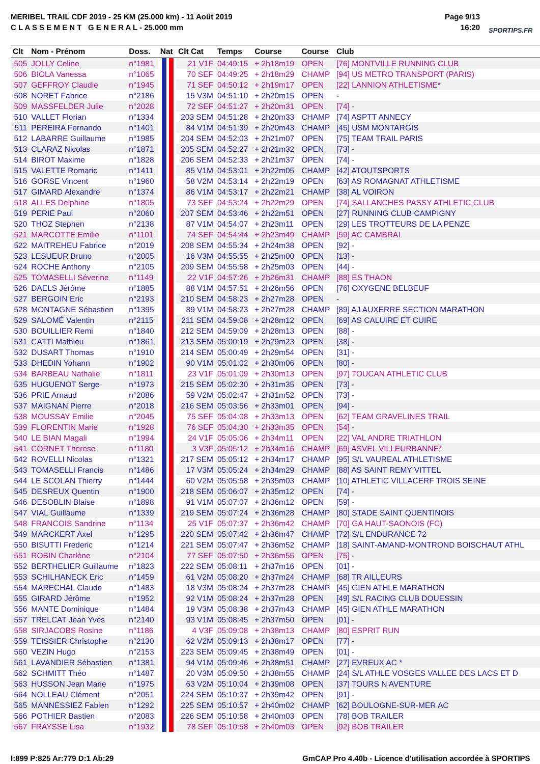MERIBEL TRAIL CDF 2019 - 25 KM (25.000 km) - 11 Août 2019
C L A S S E M E N T G E N E R A L - 25.000 mm
Page 9/13
16:20
SPORTIPS.FR
| Clt | Nom - Prénom | Doss. | Nat | Clt Cat | Temps | Course | Course | Club |
| --- | --- | --- | --- | --- | --- | --- | --- | --- |
| 505 | JOLLY Celine | n°1981 | | 21 V1F | 04:49:15 | + 2h18m19 | OPEN | [76] MONTVILLE RUNNING CLUB |
| 506 | BIOLA Vanessa | n°1065 | | 70 SEF | 04:49:25 | + 2h18m29 | CHAMP | [94] US METRO TRANSPORT (PARIS) |
| 507 | GEFFROY Claudie | n°1945 | | 71 SEF | 04:50:12 | + 2h19m17 | OPEN | [22] LANNION ATHLETISME* |
| 508 | NORET Fabrice | n°2186 | | 15 V3M | 04:51:10 | + 2h20m15 | OPEN | - |
| 509 | MASSFELDER Julie | n°2028 | | 72 SEF | 04:51:27 | + 2h20m31 | OPEN | [74] - |
| 510 | VALLET Florian | n°1334 | | 203 SEM | 04:51:28 | + 2h20m33 | CHAMP | [74] ASPTT ANNECY |
| 511 | PEREIRA Fernando | n°1401 | | 84 V1M | 04:51:39 | + 2h20m43 | CHAMP | [45] USM MONTARGIS |
| 512 | LABARRE Guillaume | n°1985 | | 204 SEM | 04:52:03 | + 2h21m07 | OPEN | [75] TEAM TRAIL PARIS |
| 513 | CLARAZ Nicolas | n°1871 | | 205 SEM | 04:52:27 | + 2h21m32 | OPEN | [73] - |
| 514 | BIROT Maxime | n°1828 | | 206 SEM | 04:52:33 | + 2h21m37 | OPEN | [74] - |
| 515 | VALETTE Romaric | n°1411 | | 85 V1M | 04:53:01 | + 2h22m05 | CHAMP | [42] ATOUTSPORTS |
| 516 | GORSE Vincent | n°1960 | | 58 V2M | 04:53:14 | + 2h22m19 | OPEN | [63] AS ROMAGNAT ATHLETISME |
| 517 | GIMARD Alexandre | n°1374 | | 86 V1M | 04:53:17 | + 2h22m21 | CHAMP | [38] AL VOIRON |
| 518 | ALLES Delphine | n°1805 | | 73 SEF | 04:53:24 | + 2h22m29 | OPEN | [74] SALLANCHES PASSY ATHLETIC CLUB |
| 519 | PERIE Paul | n°2060 | | 207 SEM | 04:53:46 | + 2h22m51 | OPEN | [27] RUNNING CLUB CAMPIGNY |
| 520 | THOZ Stephen | n°2138 | | 87 V1M | 04:54:07 | + 2h23m11 | OPEN | [29] LES TROTTEURS DE LA PENZE |
| 521 | MARCOTTE Emilie | n°1101 | | 74 SEF | 04:54:44 | + 2h23m49 | CHAMP | [59] AC CAMBRAI |
| 522 | MAITREHEU Fabrice | n°2019 | | 208 SEM | 04:55:34 | + 2h24m38 | OPEN | [92] - |
| 523 | LESUEUR Bruno | n°2005 | | 16 V3M | 04:55:55 | + 2h25m00 | OPEN | [13] - |
| 524 | ROCHE Anthony | n°2105 | | 209 SEM | 04:55:58 | + 2h25m03 | OPEN | [44] - |
| 525 | TOMASELLI Séverine | n°1149 | | 22 V1F | 04:57:26 | + 2h26m31 | CHAMP | [88] ES THAON |
| 526 | DAELS Jérôme | n°1885 | | 88 V1M | 04:57:51 | + 2h26m56 | OPEN | [76] OXYGENE BELBEUF |
| 527 | BERGOIN Eric | n°2193 | | 210 SEM | 04:58:23 | + 2h27m28 | OPEN | - |
| 528 | MONTAGNE Sébastien | n°1395 | | 89 V1M | 04:58:23 | + 2h27m28 | CHAMP | [89] AJ AUXERRE SECTION MARATHON |
| 529 | SALOMÉ Valentin | n°2115 | | 211 SEM | 04:59:08 | + 2h28m12 | OPEN | [69] AS CALUIRE ET CUIRE |
| 530 | BOUILLIER Remi | n°1840 | | 212 SEM | 04:59:09 | + 2h28m13 | OPEN | [88] - |
| 531 | CATTI Mathieu | n°1861 | | 213 SEM | 05:00:19 | + 2h29m23 | OPEN | [38] - |
| 532 | DUSART Thomas | n°1910 | | 214 SEM | 05:00:49 | + 2h29m54 | OPEN | [31] - |
| 533 | DHEDIN Yohann | n°1902 | | 90 V1M | 05:01:02 | + 2h30m06 | OPEN | [80] - |
| 534 | BARBEAU Nathalie | n°1811 | | 23 V1F | 05:01:09 | + 2h30m13 | OPEN | [97] TOUCAN ATHLETIC CLUB |
| 535 | HUGUENOT Serge | n°1973 | | 215 SEM | 05:02:30 | + 2h31m35 | OPEN | [73] - |
| 536 | PRIE Arnaud | n°2086 | | 59 V2M | 05:02:47 | + 2h31m52 | OPEN | [73] - |
| 537 | MAIGNAN Pierre | n°2018 | | 216 SEM | 05:03:56 | + 2h33m01 | OPEN | [94] - |
| 538 | MOUSSAY Emilie | n°2045 | | 75 SEF | 05:04:08 | + 2h33m13 | OPEN | [62] TEAM GRAVELINES TRAIL |
| 539 | FLORENTIN Marie | n°1928 | | 76 SEF | 05:04:30 | + 2h33m35 | OPEN | [54] - |
| 540 | LE BIAN Magali | n°1994 | | 24 V1F | 05:05:06 | + 2h34m11 | OPEN | [22] VAL ANDRE TRIATHLON |
| 541 | CORNET Therese | n°1180 | | 3 V3F | 05:05:12 | + 2h34m16 | CHAMP | [69] ASVEL VILLEURBANNE* |
| 542 | ROVELLI Nicolas | n°1321 | | 217 SEM | 05:05:12 | + 2h34m17 | CHAMP | [95] S/L VAUREAL ATHLETISME |
| 543 | TOMASELLI Francis | n°1486 | | 17 V3M | 05:05:24 | + 2h34m29 | CHAMP | [88] AS SAINT REMY VITTEL |
| 544 | LE SCOLAN Thierry | n°1444 | | 60 V2M | 05:05:58 | + 2h35m03 | CHAMP | [10] ATHLETIC VILLACERF TROIS SEINE |
| 545 | DESREUX Quentin | n°1900 | | 218 SEM | 05:06:07 | + 2h35m12 | OPEN | [74] - |
| 546 | DESOBLIN Blaise | n°1898 | | 91 V1M | 05:07:07 | + 2h36m12 | OPEN | [59] - |
| 547 | VIAL Guillaume | n°1339 | | 219 SEM | 05:07:24 | + 2h36m28 | CHAMP | [80] STADE SAINT QUENTINOIS |
| 548 | FRANCOIS Sandrine | n°1134 | | 25 V1F | 05:07:37 | + 2h36m42 | CHAMP | [70] GA HAUT-SAONOIS (FC) |
| 549 | MARCKERT Axel | n°1295 | | 220 SEM | 05:07:42 | + 2h36m47 | CHAMP | [72] S/L ENDURANCE 72 |
| 550 | BISUTTI Frederic | n°1214 | | 221 SEM | 05:07:47 | + 2h36m52 | CHAMP | [18] SAINT-AMAND-MONTROND BOISCHAUT ATHL |
| 551 | ROBIN Charlène | n°2104 | | 77 SEF | 05:07:50 | + 2h36m55 | OPEN | [75] - |
| 552 | BERTHELIER Guillaume | n°1823 | | 222 SEM | 05:08:11 | + 2h37m16 | OPEN | [01] - |
| 553 | SCHILHANECK Eric | n°1459 | | 61 V2M | 05:08:20 | + 2h37m24 | CHAMP | [68] TR AILLEURS |
| 554 | MARECHAL Claude | n°1483 | | 18 V3M | 05:08:24 | + 2h37m28 | CHAMP | [45] GIEN ATHLE MARATHON |
| 555 | GIRARD Jérôme | n°1952 | | 92 V1M | 05:08:24 | + 2h37m28 | OPEN | [49] S/L RACING CLUB DOUESSIN |
| 556 | MANTE Dominique | n°1484 | | 19 V3M | 05:08:38 | + 2h37m43 | CHAMP | [45] GIEN ATHLE MARATHON |
| 557 | TRELCAT Jean Yves | n°2140 | | 93 V1M | 05:08:45 | + 2h37m50 | OPEN | [01] - |
| 558 | SIRJACOBS Rosine | n°1186 | | 4 V3F | 05:09:08 | + 2h38m13 | CHAMP | [80] ESPRIT RUN |
| 559 | TEISSIER Christophe | n°2130 | | 62 V2M | 05:09:13 | + 2h38m17 | OPEN | [77] - |
| 560 | VEZIN Hugo | n°2153 | | 223 SEM | 05:09:45 | + 2h38m49 | OPEN | [01] - |
| 561 | LAVANDIER Sébastien | n°1381 | | 94 V1M | 05:09:46 | + 2h38m51 | CHAMP | [27] EVREUX AC * |
| 562 | SCHMITT Théo | n°1487 | | 20 V3M | 05:09:50 | + 2h38m55 | CHAMP | [24] S/L ATHLE VOSGES VALLEE DES LACS ET D |
| 563 | HUSSON Jean Marie | n°1975 | | 63 V2M | 05:10:04 | + 2h39m08 | OPEN | [37] TOURS N AVENTURE |
| 564 | NOLLEAU Clément | n°2051 | | 224 SEM | 05:10:37 | + 2h39m42 | OPEN | [91] - |
| 565 | MANNESSIEZ Fabien | n°1292 | | 225 SEM | 05:10:57 | + 2h40m02 | CHAMP | [62] BOULOGNE-SUR-MER AC |
| 566 | POTHIER Bastien | n°2083 | | 226 SEM | 05:10:58 | + 2h40m03 | OPEN | [78] BOB TRAILER |
| 567 | FRAYSSE Lisa | n°1932 | | 78 SEF | 05:10:58 | + 2h40m03 | OPEN | [92] BOB TRAILER |
I:899 P:825 Ar:779 D:1 Ab:29
GmCAP Pro 4.40b - Licence d'utilisation accordée à SPORTIPS